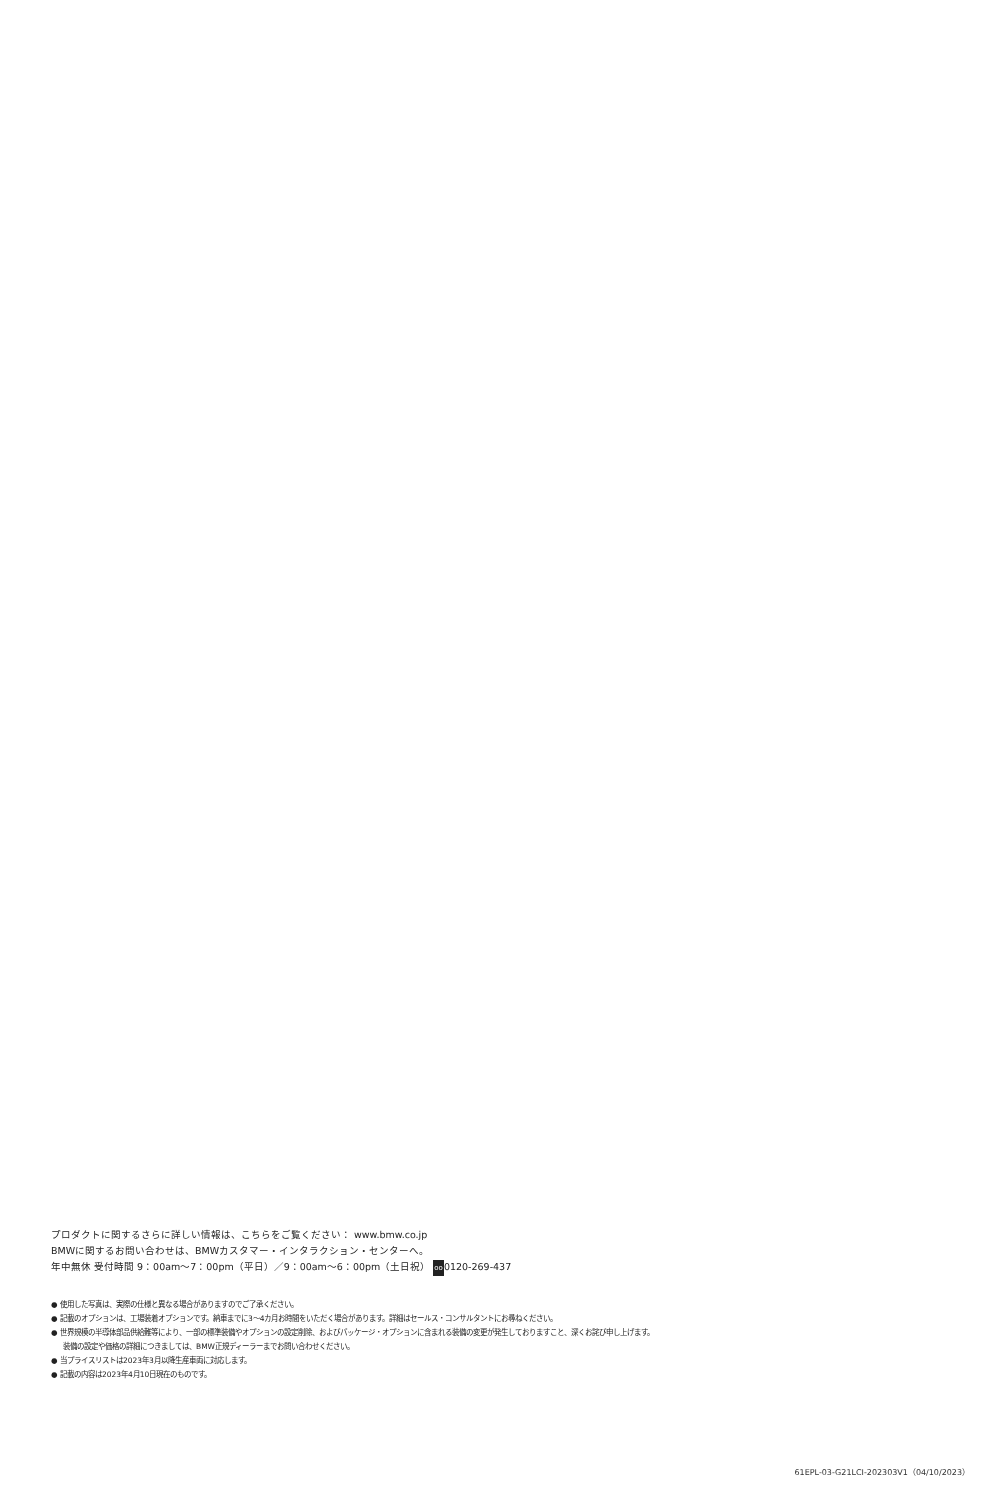プロダクトに関するさらに詳しい情報は、こちらをご覧ください： www.bmw.co.jp
BMWに関するお問い合わせは、BMWカスタマー・インタラクション・センターへ。
年中無休 受付時間 9：00am〜7：00pm（平日）／9：00am〜6：00pm（土日祝） oo0120-269-437
● 使用した写真は、実際の仕様と異なる場合がありますのでご了承ください。
● 記載のオプションは、工場装着オプションです。納車までに3〜4カ月お時間をいただく場合があります。詳細はセールス・コンサルタントにお尋ねください。
● 世界規模の半導体部品供給難等により、一部の標準装備やオプションの設定削除、およびパッケージ・オプションに含まれる装備の変更が発生しておりますこと、深くお詫び申し上げます。
装備の設定や価格の詳細につきましては、BMW正規ディーラーまでお問い合わせください。
● 当プライスリストは2023年3月以降生産車両に対応します。
● 記載の内容は2023年4月10日現在のものです。
61EPL-03-G21LCI-202303V1（04/10/2023）